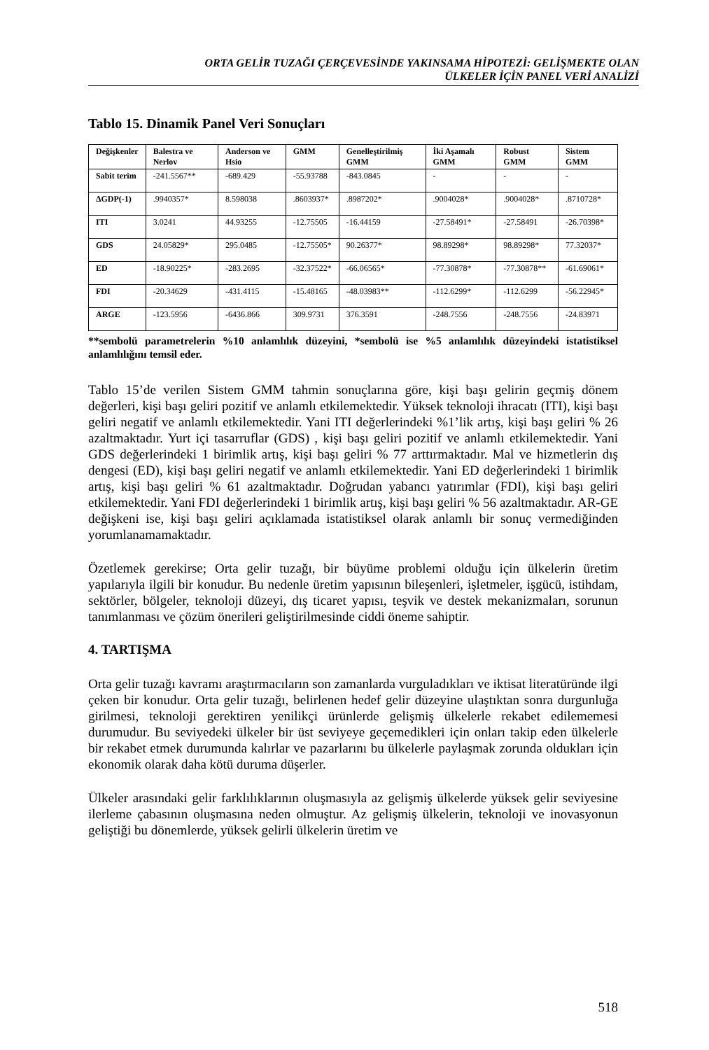ORTA GELİR TUZAĞI ÇERÇEVESİNDE YAKINSAMA HİPOTEZİ: GELİŞMEKTE OLAN
ÜLKELER İÇİN PANEL VERİ ANALİZİ
Tablo 15. Dinamik Panel Veri Sonuçları
| Değişkenler | Balestra ve Nerlov | Anderson ve Hsio | GMM | Genelleştirilmiş GMM | İki Aşamalı GMM | Robust GMM | Sistem GMM |
| --- | --- | --- | --- | --- | --- | --- | --- |
| Sabit terim | -241.5567** | -689.429 | -55.93788 | -843.0845 | - | - | - |
| ΔGDP(-1) | .9940357* | 8.598038 | .8603937* | .8987202* | .9004028* | .9004028* | .8710728* |
| ITI | 3.0241 | 44.93255 | -12.75505 | -16.44159 | -27.58491* | -27.58491 | -26.70398* |
| GDS | 24.05829* | 295.0485 | -12.75505* | 90.26377* | 98.89298* | 98.89298* | 77.32037* |
| ED | -18.90225* | -283.2695 | -32.37522* | -66.06565* | -77.30878* | -77.30878** | -61.69061* |
| FDI | -20.34629 | -431.4115 | -15.48165 | -48.03983** | -112.6299* | -112.6299 | -56.22945* |
| ARGE | -123.5956 | -6436.866 | 309.9731 | 376.3591 | -248.7556 | -248.7556 | -24.83971 |
**sembolü parametrelerin %10 anlamlılık düzeyini, *sembolü ise %5 anlamlılık düzeyindeki istatistiksel anlamlılığını temsil eder.
Tablo 15’de verilen Sistem GMM tahmin sonuçlarına göre, kişi başı gelirin geçmiş dönem değerleri, kişi başı geliri pozitif ve anlamlı etkilemektedir. Yüksek teknoloji ihracatı (ITI), kişi başı geliri negatif ve anlamlı etkilemektedir. Yani ITI değerlerindeki %1’lik artış, kişi başı geliri % 26 azaltmaktadır. Yurt içi tasarruflar (GDS) , kişi başı geliri pozitif ve anlamlı etkilemektedir. Yani GDS değerlerindeki 1 birimlik artış, kişi başı geliri % 77 arttırmaktadır. Mal ve hizmetlerin dış dengesi (ED), kişi başı geliri negatif ve anlamlı etkilemektedir. Yani ED değerlerindeki 1 birimlik artış, kişi başı geliri % 61 azaltmaktadır. Doğrudan yabancı yatırımlar (FDI), kişi başı geliri etkilemektedir. Yani FDI değerlerindeki 1 birimlik artış, kişi başı geliri % 56 azaltmaktadır. AR-GE değişkeni ise, kişi başı geliri açıklamada istatistiksel olarak anlamlı bir sonuç vermediğinden yorumlanamamaktadır.
Özetlemek gerekirse; Orta gelir tuzağı, bir büyüme problemi olduğu için ülkelerin üretim yapılarıyla ilgili bir konudur. Bu nedenle üretim yapısının bileşenleri, işletmeler, işgücü, istihdam, sektörler, bölgeler, teknoloji düzeyi, dış ticaret yapısı, teşvik ve destek mekanizmaları, sorunun tanımlanması ve çözüm önerileri geliştirilmesinde ciddi öneme sahiptir.
4. TARTIŞMA
Orta gelir tuzağı kavramı araştırmacıların son zamanlarda vurguladıkları ve iktisat literatüründe ilgi çeken bir konudur. Orta gelir tuzağı, belirlenen hedef gelir düzeyine ulaştıktan sonra durgunluğa girilmesi, teknoloji gerektiren yenilikçi ürünlerde gelişmiş ülkelerle rekabet edilememesi durumudur. Bu seviyedeki ülkeler bir üst seviyeye geçemedikleri için onları takip eden ülkelerle bir rekabet etmek durumunda kalırlar ve pazarlarını bu ülkelerle paylaşmak zorunda oldukları için ekonomik olarak daha kötü duruma düşerler.
Ülkeler arasındaki gelir farklılıklarının oluşmasıyla az gelişmiş ülkelerde yüksek gelir seviyesine ilerleme çabasının oluşmasına neden olmuştur. Az gelişmiş ülkelerin, teknoloji ve inovasyonun geliştiği bu dönemlerde, yüksek gelirli ülkelerin üretim ve
518